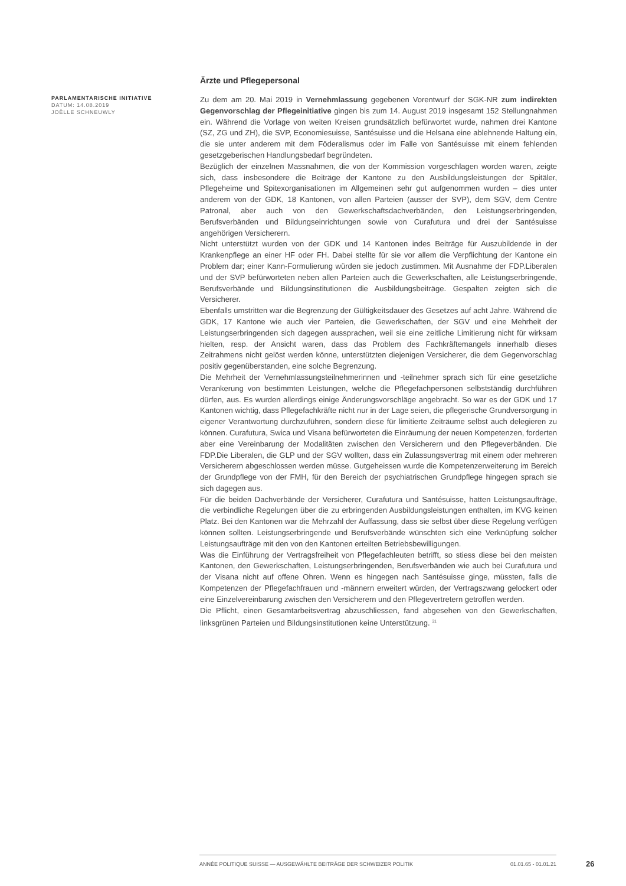PARLAMENTARISCHE INITIATIVE
DATUM: 14.08.2019
JOËLLE SCHNEUWLY
Ärzte und Pflegepersonal
Zu dem am 20. Mai 2019 in Vernehmlassung gegebenen Vorentwurf der SGK-NR zum indirekten Gegenvorschlag der Pflegeinitiative gingen bis zum 14. August 2019 insgesamt 152 Stellungnahmen ein. Während die Vorlage von weiten Kreisen grundsätzlich befürwortet wurde, nahmen drei Kantone (SZ, ZG und ZH), die SVP, Economiesuisse, Santésuisse und die Helsana eine ablehnende Haltung ein, die sie unter anderem mit dem Föderalismus oder im Falle von Santésuisse mit einem fehlenden gesetzgeberischen Handlungsbedarf begründeten.
Bezüglich der einzelnen Massnahmen, die von der Kommission vorgeschlagen worden waren, zeigte sich, dass insbesondere die Beiträge der Kantone zu den Ausbildungsleistungen der Spitäler, Pflegeheime und Spitexorganisationen im Allgemeinen sehr gut aufgenommen wurden – dies unter anderem von der GDK, 18 Kantonen, von allen Parteien (ausser der SVP), dem SGV, dem Centre Patronal, aber auch von den Gewerkschaftsdachverbänden, den Leistungserbringenden, Berufsverbänden und Bildungseinrichtungen sowie von Curafutura und drei der Santésuisse angehörigen Versicherern.
Nicht unterstützt wurden von der GDK und 14 Kantonen indes Beiträge für Auszubildende in der Krankenpflege an einer HF oder FH. Dabei stellte für sie vor allem die Verpflichtung der Kantone ein Problem dar; einer Kann-Formulierung würden sie jedoch zustimmen. Mit Ausnahme der FDP.Liberalen und der SVP befürworteten neben allen Parteien auch die Gewerkschaften, alle Leistungserbringende, Berufsverbände und Bildungsinstitutionen die Ausbildungsbeiträge. Gespalten zeigten sich die Versicherer.
Ebenfalls umstritten war die Begrenzung der Gültigkeitsdauer des Gesetzes auf acht Jahre. Während die GDK, 17 Kantone wie auch vier Parteien, die Gewerkschaften, der SGV und eine Mehrheit der Leistungserbringenden sich dagegen aussprachen, weil sie eine zeitliche Limitierung nicht für wirksam hielten, resp. der Ansicht waren, dass das Problem des Fachkräftemangels innerhalb dieses Zeitrahmens nicht gelöst werden könne, unterstützten diejenigen Versicherer, die dem Gegenvorschlag positiv gegenüberstanden, eine solche Begrenzung.
Die Mehrheit der Vernehmlassungsteilnehmerinnen und -teilnehmer sprach sich für eine gesetzliche Verankerung von bestimmten Leistungen, welche die Pflegefachpersonen selbstständig durchführen dürfen, aus. Es wurden allerdings einige Änderungsvorschläge angebracht. So war es der GDK und 17 Kantonen wichtig, dass Pflegefachkräfte nicht nur in der Lage seien, die pflegerische Grundversorgung in eigener Verantwortung durchzuführen, sondern diese für limitierte Zeiträume selbst auch delegieren zu können. Curafutura, Swica und Visana befürworteten die Einräumung der neuen Kompetenzen, forderten aber eine Vereinbarung der Modalitäten zwischen den Versicherern und den Pflegeverbänden. Die FDP.Die Liberalen, die GLP und der SGV wollten, dass ein Zulassungsvertrag mit einem oder mehreren Versicherern abgeschlossen werden müsse. Gutgeheissen wurde die Kompetenzerweiterung im Bereich der Grundpflege von der FMH, für den Bereich der psychiatrischen Grundpflege hingegen sprach sie sich dagegen aus.
Für die beiden Dachverbände der Versicherer, Curafutura und Santésuisse, hatten Leistungsaufträge, die verbindliche Regelungen über die zu erbringenden Ausbildungsleistungen enthalten, im KVG keinen Platz. Bei den Kantonen war die Mehrzahl der Auffassung, dass sie selbst über diese Regelung verfügen können sollten. Leistungserbringende und Berufsverbände wünschten sich eine Verknüpfung solcher Leistungsaufträge mit den von den Kantonen erteilten Betriebsbewilligungen.
Was die Einführung der Vertragsfreiheit von Pflegefachleuten betrifft, so stiess diese bei den meisten Kantonen, den Gewerkschaften, Leistungserbringenden, Berufsverbänden wie auch bei Curafutura und der Visana nicht auf offene Ohren. Wenn es hingegen nach Santésuisse ginge, müssten, falls die Kompetenzen der Pflegefachfrauen und -männern erweitert würden, der Vertragszwang gelockert oder eine Einzelvereinbarung zwischen den Versicherern und den Pflegevertretern getroffen werden.
Die Pflicht, einen Gesamtarbeitsvertrag abzuschliessen, fand abgesehen von den Gewerkschaften, linksgrünen Parteien und Bildungsinstitutionen keine Unterstützung. <sup>31</sup>
ANNÉE POLITIQUE SUISSE — AUSGEWÄHLTE BEITRÄGE DER SCHWEIZER POLITIK 01.01.65 - 01.01.21
26